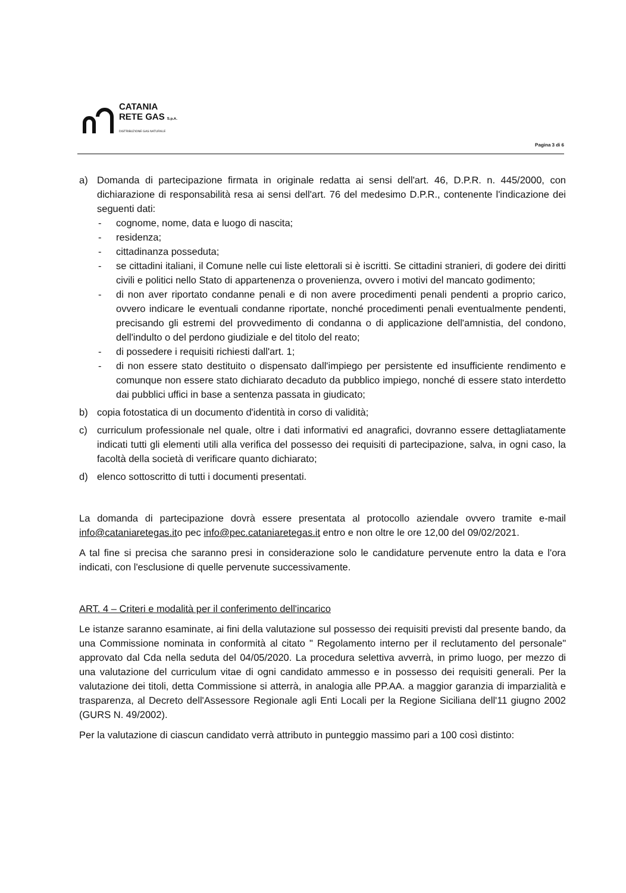CATANIA
RETE GAS S.p.A.
DISTRIBUZIONE GAS NATURALE
Pagina 3 di 6
a) Domanda di partecipazione firmata in originale redatta ai sensi dell'art. 46, D.P.R. n. 445/2000, con dichiarazione di responsabilità resa ai sensi dell'art. 76 del medesimo D.P.R., contenente l'indicazione dei seguenti dati:
- cognome, nome, data e luogo di nascita;
- residenza;
- cittadinanza posseduta;
- se cittadini italiani, il Comune nelle cui liste elettorali si è iscritti. Se cittadini stranieri, di godere dei diritti civili e politici nello Stato di appartenenza o provenienza, ovvero i motivi del mancato godimento;
- di non aver riportato condanne penali e di non avere procedimenti penali pendenti a proprio carico, ovvero indicare le eventuali condanne riportate, nonché procedimenti penali eventualmente pendenti, precisando gli estremi del provvedimento di condanna o di applicazione dell'amnistia, del condono, dell'indulto o del perdono giudiziale e del titolo del reato;
- di possedere i requisiti richiesti dall'art. 1;
- di non essere stato destituito o dispensato dall'impiego per persistente ed insufficiente rendimento e comunque non essere stato dichiarato decaduto da pubblico impiego, nonché di essere stato interdetto dai pubblici uffici in base a sentenza passata in giudicato;
b) copia fotostatica di un documento d'identità in corso di validità;
c) curriculum professionale nel quale, oltre i dati informativi ed anagrafici, dovranno essere dettagliatamente indicati tutti gli elementi utili alla verifica del possesso dei requisiti di partecipazione, salva, in ogni caso, la facoltà della società di verificare quanto dichiarato;
d) elenco sottoscritto di tutti i documenti presentati.
La domanda di partecipazione dovrà essere presentata al protocollo aziendale ovvero tramite e-mail info@cataniaretegas.ito pec info@pec.cataniaretegas.it entro e non oltre le ore 12,00 del 09/02/2021.
A tal fine si precisa che saranno presi in considerazione solo le candidature pervenute entro la data e l'ora indicati, con l'esclusione di quelle pervenute successivamente.
ART. 4 – Criteri e modalità per il conferimento dell'incarico
Le istanze saranno esaminate, ai fini della valutazione sul possesso dei requisiti previsti dal presente bando, da una Commissione nominata in conformità al citato " Regolamento interno per il reclutamento del personale" approvato dal Cda nella seduta del 04/05/2020. La procedura selettiva avverrà, in primo luogo, per mezzo di una valutazione del curriculum vitae di ogni candidato ammesso e in possesso dei requisiti generali. Per la valutazione dei titoli, detta Commissione si atterrà, in analogia alle PP.AA. a maggior garanzia di imparzialità e trasparenza, al Decreto dell'Assessore Regionale agli Enti Locali per la Regione Siciliana dell'11 giugno 2002 (GURS N. 49/2002).
Per la valutazione di ciascun candidato verrà attributo in punteggio massimo pari a 100 così distinto: